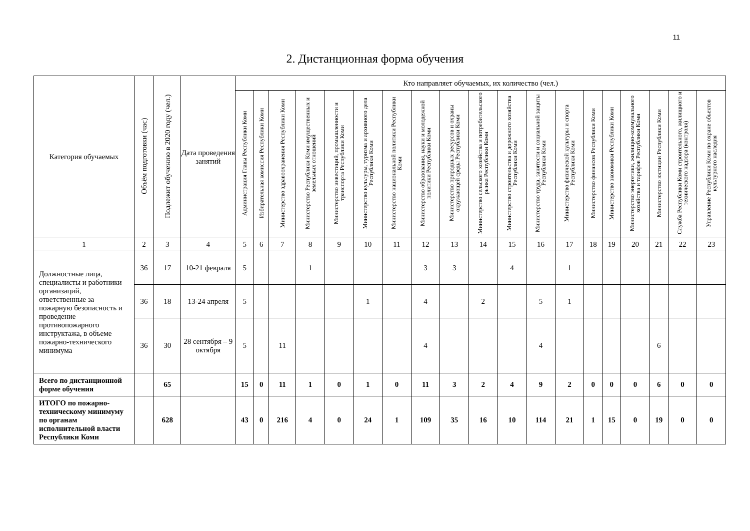11
2. Дистанционная форма обучения
| Категория обучаемых | Объём подготовки (час) | Подлежит обучению в 2020 году (чел.) | Дата проведения занятий | Кто направляет обучаемых, их количество (чел.) | | | | | | | | | | | | | | | | | | |
| --- | --- | --- | --- | --- | --- | --- | --- | --- | --- | --- | --- | --- | --- | --- | --- | --- | --- | --- | --- | --- | --- | --- |
| | | | | Администрация Главы Республики Коми | Избирательная комиссия Республики Коми | Министерство здравоохранения Республики Коми | Министерство Республики Коми имущественных и земельных отношений | Министерство инвестиций, промышленности и транспорта Республики Коми | Министерство культуры, туризма и архивного дела Республики Коми | Министерство национальной политики Республики Коми | Министерство образования, науки и молодежной политики Республики Коми | Министерство природных ресурсов и охраны окружающей среды Республики Коми | Министерство сельского хозяйства и потребительского рынка Республики Коми | Министерство строительства и дорожного хозяйства Республики Коми | Министерство труда, занятости и социальной защиты Республики Коми | Министерство физической культуры и спорта Республики Коми | Министерство финансов Республики Коми | Министерство экономики Республики Коми | Министерство энергетики, жилищно-коммунального хозяйства и тарифов Республики Коми | Министерство юстиции Республики Коми | Служба Республики Коми строительного, жилищного и технического надзора (контроля) | Управление Республики Коми по охране объектов культурного наследия |
| 1 | 2 | 3 | 4 | 5 | 6 | 7 | 8 | 9 | 10 | 11 | 12 | 13 | 14 | 15 | 16 | 17 | 18 | 19 | 20 | 21 | 22 | 23 |
| Должностные лица, специалисты и работники организаций, ответственные за пожарную безопасность и проведение противопожарного инструктажа, в объеме пожарно-технического минимума | 36 | 17 | 10-21 февраля | 5 | | | 1 | | | | 3 | 3 | | 4 | | 1 | | | | | | |
| | 36 | 18 | 13-24 апреля | 5 | | | | | 1 | | 4 | | 2 | | 5 | 1 | | | | | | |
| | 36 | 30 | 28 сентября – 9 октября | 5 | | 11 | | | | | 4 | | | | 4 | | | | | 6 | | |
| Всего по дистанционной форме обучения | | 65 | | 15 | 0 | 11 | 1 | 0 | 1 | 0 | 11 | 3 | 2 | 4 | 9 | 2 | 0 | 0 | 0 | 6 | 0 | 0 |
| ИТОГО по пожарно-техническому минимуму по органам исполнительной власти Республики Коми | | 628 | | 43 | 0 | 216 | 4 | 0 | 24 | 1 | 109 | 35 | 16 | 10 | 114 | 21 | 1 | 15 | 0 | 19 | 0 | 0 |